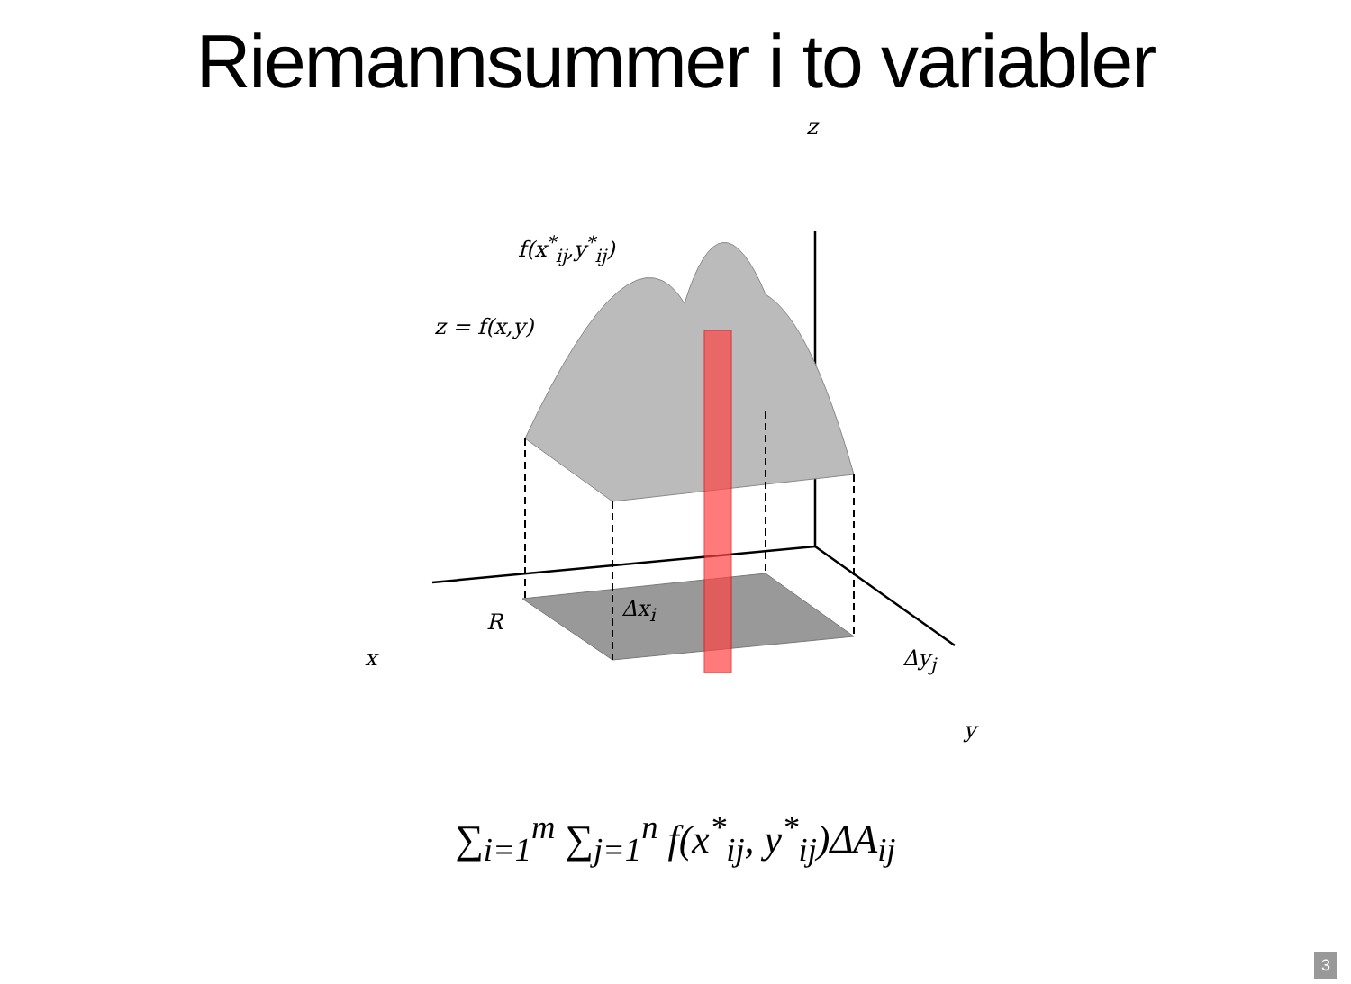Riemannsummer i to variabler
f(x<sup>*</sup><sub>ij</sub>,y<sup>*</sup><sub>ij</sub>)
z = f(x,y)
z
Δx<sub>i</sub>
R
x Δy<sub>j</sub>
y
∑<sub>i=1</sub><sup>m</sup> ∑<sub>j=1</sub><sup>n</sup> f(x<sup>*</sup><sub>ij</sub>, y<sup>*</sup><sub>ij</sub>)ΔA<sub>ij</sub>
3